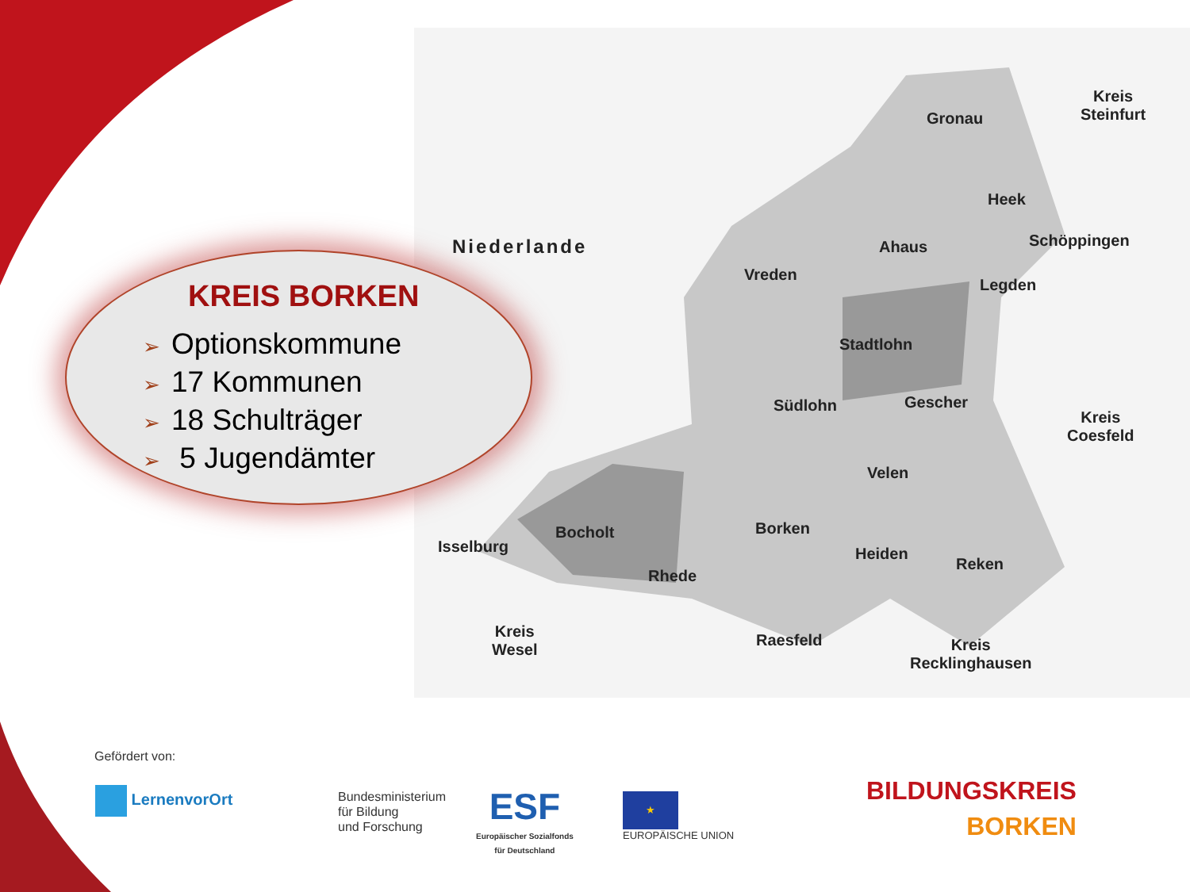Niederlande
Gronau
Kreis
Steinfurt
Heek
Ahaus Schöppingen
Vreden
Legden
Stadtlohn
Südlohn Gescher
Kreis
Coesfeld
Velen
Bocholt
Isselburg
Borken
Heiden
Reken
Rhede
Kreis
Wesel
Raesfeld
Kreis
Recklinghausen
KREIS BORKEN
➢ Optionskommune
➢ 17 Kommunen
➢ 18 Schulträger
➢ 5 Jugendämter
Gefördert von:
LernenvorOrt
Bundesministerium
für Bildung
und Forschung
ESF
Europäischer Sozialfonds
für Deutschland
★
EUROPÄISCHE UNION
BILDUNGSKREIS
BORKEN